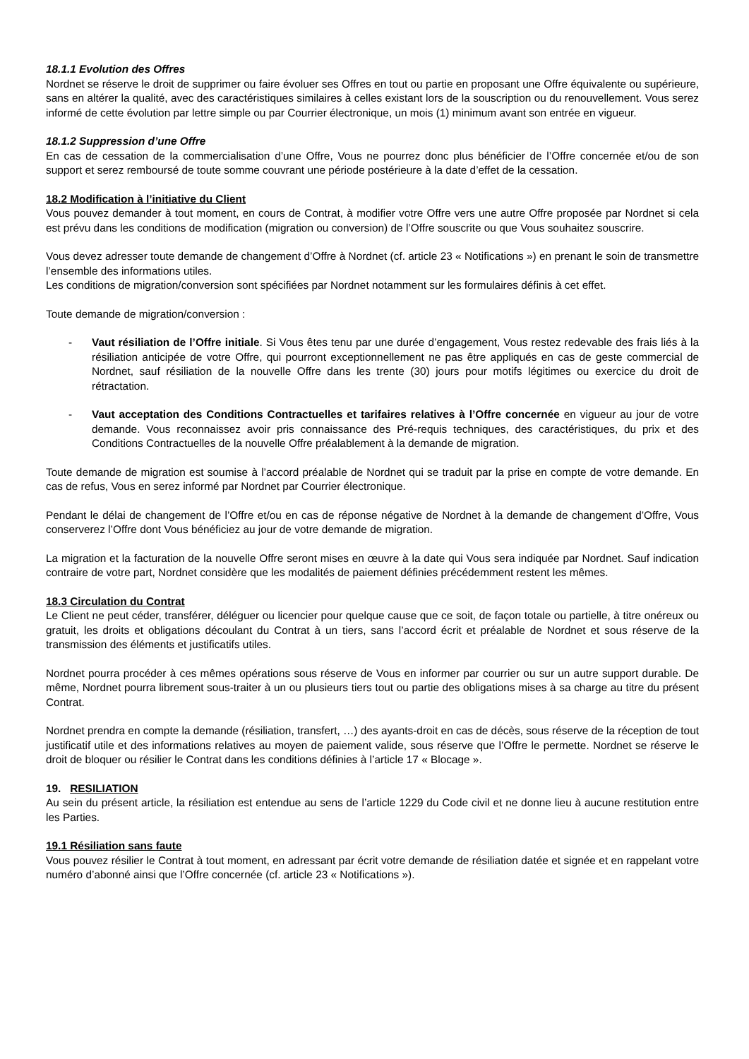18.1.1 Evolution des Offres
Nordnet se réserve le droit de supprimer ou faire évoluer ses Offres en tout ou partie en proposant une Offre équivalente ou supérieure, sans en altérer la qualité, avec des caractéristiques similaires à celles existant lors de la souscription ou du renouvellement. Vous serez informé de cette évolution par lettre simple ou par Courrier électronique, un mois (1) minimum avant son entrée en vigueur.
18.1.2 Suppression d’une Offre
En cas de cessation de la commercialisation d’une Offre, Vous ne pourrez donc plus bénéficier de l’Offre concernée et/ou de son support et serez remboursé de toute somme couvrant une période postérieure à la date d’effet de la cessation.
18.2 Modification à l’initiative du Client
Vous pouvez demander à tout moment, en cours de Contrat, à modifier votre Offre vers une autre Offre proposée par Nordnet si cela est prévu dans les conditions de modification (migration ou conversion) de l’Offre souscrite ou que Vous souhaitez souscrire.
Vous devez adresser toute demande de changement d’Offre à Nordnet (cf. article 23 « Notifications ») en prenant le soin de transmettre l’ensemble des informations utiles.
Les conditions de migration/conversion sont spécifiées par Nordnet notamment sur les formulaires définis à cet effet.
Toute demande de migration/conversion :
- Vaut résiliation de l’Offre initiale. Si Vous êtes tenu par une durée d’engagement, Vous restez redevable des frais liés à la résiliation anticipée de votre Offre, qui pourront exceptionnellement ne pas être appliqués en cas de geste commercial de Nordnet, sauf résiliation de la nouvelle Offre dans les trente (30) jours pour motifs légitimes ou exercice du droit de rétractation.
- Vaut acceptation des Conditions Contractuelles et tarifaires relatives à l’Offre concernée en vigueur au jour de votre demande. Vous reconnaissez avoir pris connaissance des Pré-requis techniques, des caractéristiques, du prix et des Conditions Contractuelles de la nouvelle Offre préalablement à la demande de migration.
Toute demande de migration est soumise à l’accord préalable de Nordnet qui se traduit par la prise en compte de votre demande. En cas de refus, Vous en serez informé par Nordnet par Courrier électronique.
Pendant le délai de changement de l’Offre et/ou en cas de réponse négative de Nordnet à la demande de changement d’Offre, Vous conserverez l’Offre dont Vous bénéficiez au jour de votre demande de migration.
La migration et la facturation de la nouvelle Offre seront mises en œuvre à la date qui Vous sera indiquée par Nordnet. Sauf indication contraire de votre part, Nordnet considère que les modalités de paiement définies précédemment restent les mêmes.
18.3 Circulation du Contrat
Le Client ne peut céder, transférer, déléguer ou licencier pour quelque cause que ce soit, de façon totale ou partielle, à titre onéreux ou gratuit, les droits et obligations découlant du Contrat à un tiers, sans l’accord écrit et préalable de Nordnet et sous réserve de la transmission des éléments et justificatifs utiles.
Nordnet pourra procéder à ces mêmes opérations sous réserve de Vous en informer par courrier ou sur un autre support durable. De même, Nordnet pourra librement sous-traiter à un ou plusieurs tiers tout ou partie des obligations mises à sa charge au titre du présent Contrat.
Nordnet prendra en compte la demande (résiliation, transfert, …) des ayants-droit en cas de décès, sous réserve de la réception de tout justificatif utile et des informations relatives au moyen de paiement valide, sous réserve que l’Offre le permette. Nordnet se réserve le droit de bloquer ou résilier le Contrat dans les conditions définies à l’article 17 « Blocage ».
19. RESILIATION
Au sein du présent article, la résiliation est entendue au sens de l’article 1229 du Code civil et ne donne lieu à aucune restitution entre les Parties.
19.1 Résiliation sans faute
Vous pouvez résilier le Contrat à tout moment, en adressant par écrit votre demande de résiliation datée et signée et en rappelant votre numéro d’abonné ainsi que l’Offre concernée (cf. article 23 « Notifications »).